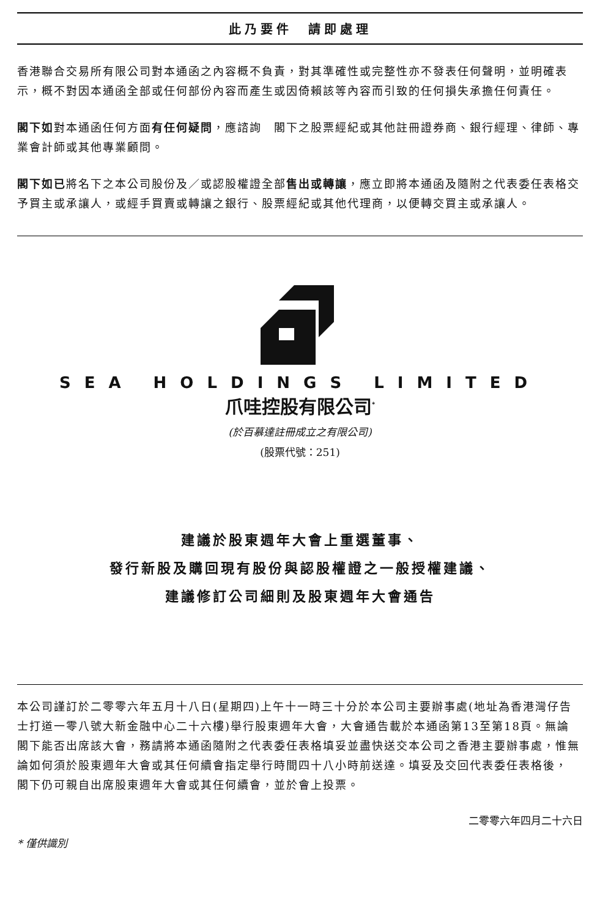此乃要件　請即處理
香港聯合交易所有限公司對本通函之內容概不負責，對其準確性或完整性亦不發表任何聲明，並明確表示，概不對因本通函全部或任何部份內容而產生或因倚賴該等內容而引致的任何損失承擔任何責任。
閣下如對本通函任何方面有任何疑問，應諮詢　閣下之股票經紀或其他註冊證券商、銀行經理、律師、專業會計師或其他專業顧問。
閣下如已將名下之本公司股份及／或認股權證全部售出或轉讓，應立即將本通函及隨附之代表委任表格交予買主或承讓人，或經手買賣或轉讓之銀行、股票經紀或其他代理商，以便轉交買主或承讓人。
SEA HOLDINGS LIMITED
爪哇控股有限公司<sup>*</sup>
(於百慕達註冊成立之有限公司)
(股票代號：251)
建議於股東週年大會上重選董事、
發行新股及購回現有股份與認股權證之一般授權建議、
建議修訂公司細則及股東週年大會通告
本公司謹訂於二零零六年五月十八日(星期四)上午十一時三十分於本公司主要辦事處(地址為香港灣仔告士打道一零八號大新金融中心二十六樓)舉行股東週年大會，大會通告載於本通函第13至第18頁。無論　閣下能否出席該大會，務請將本通函隨附之代表委任表格填妥並盡快送交本公司之香港主要辦事處，惟無論如何須於股東週年大會或其任何續會指定舉行時間四十八小時前送達。填妥及交回代表委任表格後，　閣下仍可親自出席股東週年大會或其任何續會，並於會上投票。
二零零六年四月二十六日
* 僅供識別